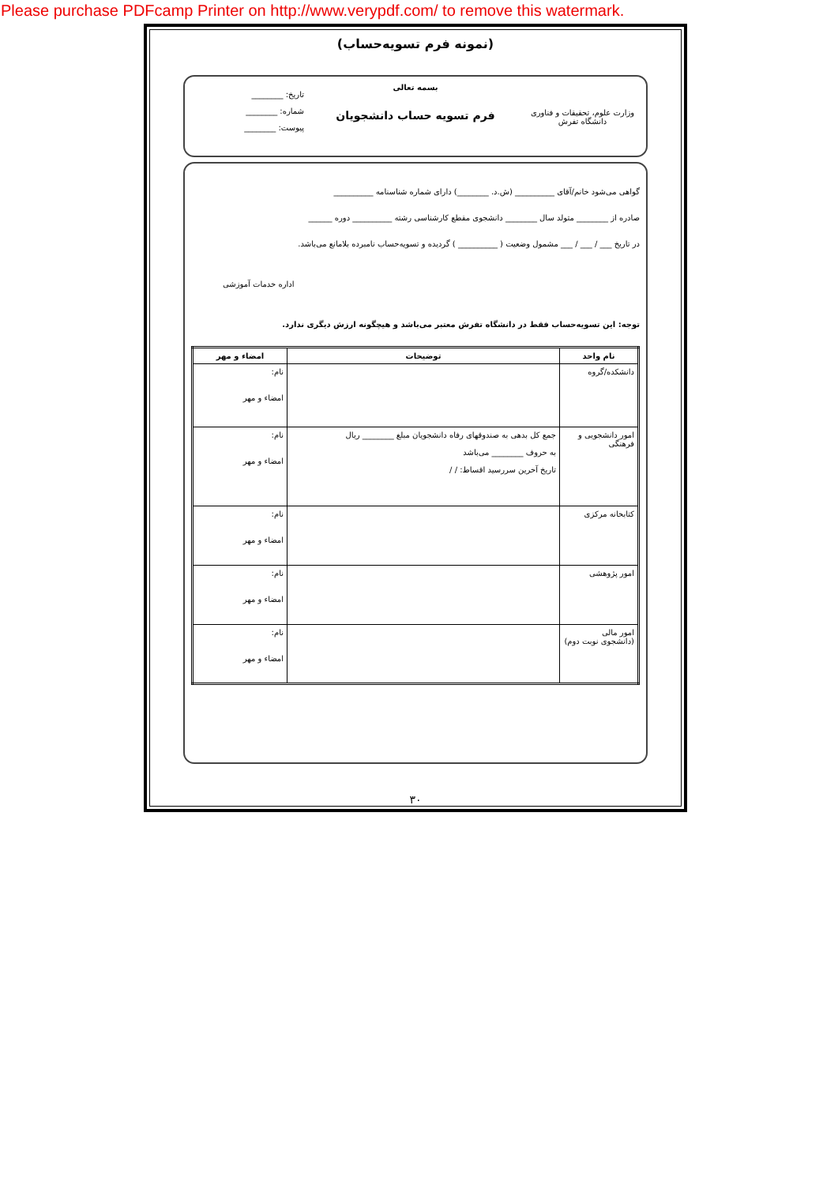Please purchase PDFcamp Printer on http://www.verypdf.com/ to remove this watermark.
(نمونه فرم تسویه‌حساب)
وزارت علوم، تحقیقات و فناوری
دانشگاه تفرش
بسمه تعالی
فرم تسویه حساب دانشجویان
تاریخ: ________
شماره: ________
پیوست: ________
گواهی می‌شود خانم/آقای __________ (ش.د. ________) دارای شماره شناسنامه __________
صادره از ________ متولد سال ________ دانشجوی مقطع کارشناسی رشته __________ دوره ______
در تاریخ ___ / ___ / ___ مشمول وضعیت ( __________ ) گردیده و تسویه‌حساب نامبرده بلامانع می‌باشد.
اداره خدمات آموزشی
توجه: این تسویه‌حساب فقط در دانشگاه تفرش معتبر می‌باشد و هیچگونه ارزش دیگری ندارد.
| نام واحد | توضیحات | امضاء و مهر |
| --- | --- | --- |
| دانشکده/گروه | | نام: امضاء و مهر |
| امور دانشجویی و فرهنگی | جمع کل بدهی به صندوقهای رفاه دانشجویان مبلغ ________ ریال به حروف ________ می‌باشد تاریخ آخرین سررسید اقساط: / / | نام: امضاء و مهر |
| کتابخانه مرکزی | | نام: امضاء و مهر |
| امور پژوهشی | | نام: امضاء و مهر |
| امور مالی (دانشجوی نوبت دوم) | | نام: امضاء و مهر |
۳۰